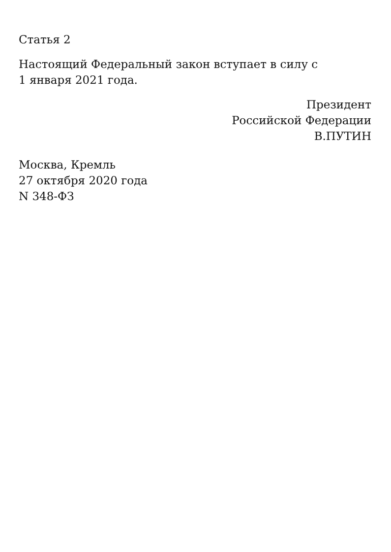Статья 2
Настоящий Федеральный закон вступает в силу с
1 января 2021 года.
Президент
Российской Федерации
В.ПУТИН
Москва, Кремль
27 октября 2020 года
N 348-ФЗ